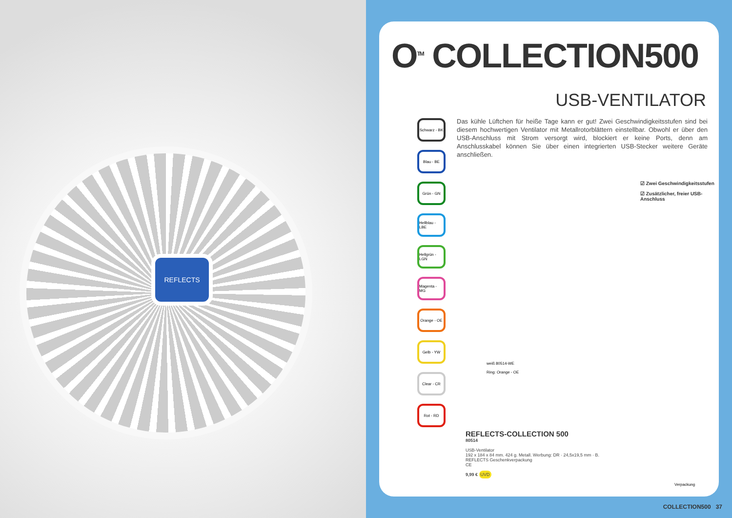REFLECTS
O<sup>TM</sup> COLLECTION500
USB-VENTILATOR
Schwarz - BK
Blau - BE
Grün - GN
Hellblau - LBE
Hellgrün - LGN
Magenta - MG
Orange - OE
Gelb - YW
Clear - CR
Rot - RD
Das kühle Lüftchen für heiße Tage kann er gut! Zwei Geschwindigkeitsstufen sind bei diesem hochwertigen Ventilator mit Metallrotorblättern einstellbar. Obwohl er über den USB-Anschluss mit Strom versorgt wird, blockiert er keine Ports, denn am Anschlusskabel können Sie über einen integrierten USB-Stecker weitere Geräte anschließen.
☑ Zwei Geschwindigkeitsstufen
☑ Zusätzlicher, freier USB-
Anschluss
weiß 80514-WE
Ring: Orange - OE
REFLECTS-COLLECTION 500
80514
USB-Ventilator
192 x 184 x 84 mm. 424 g. Metall. Werbung: DR · 24,5x19,5 mm · B.
REFLECTS Geschenkverpackung
CE
9,99 € UVD
Verpackung
COLLECTION500 37